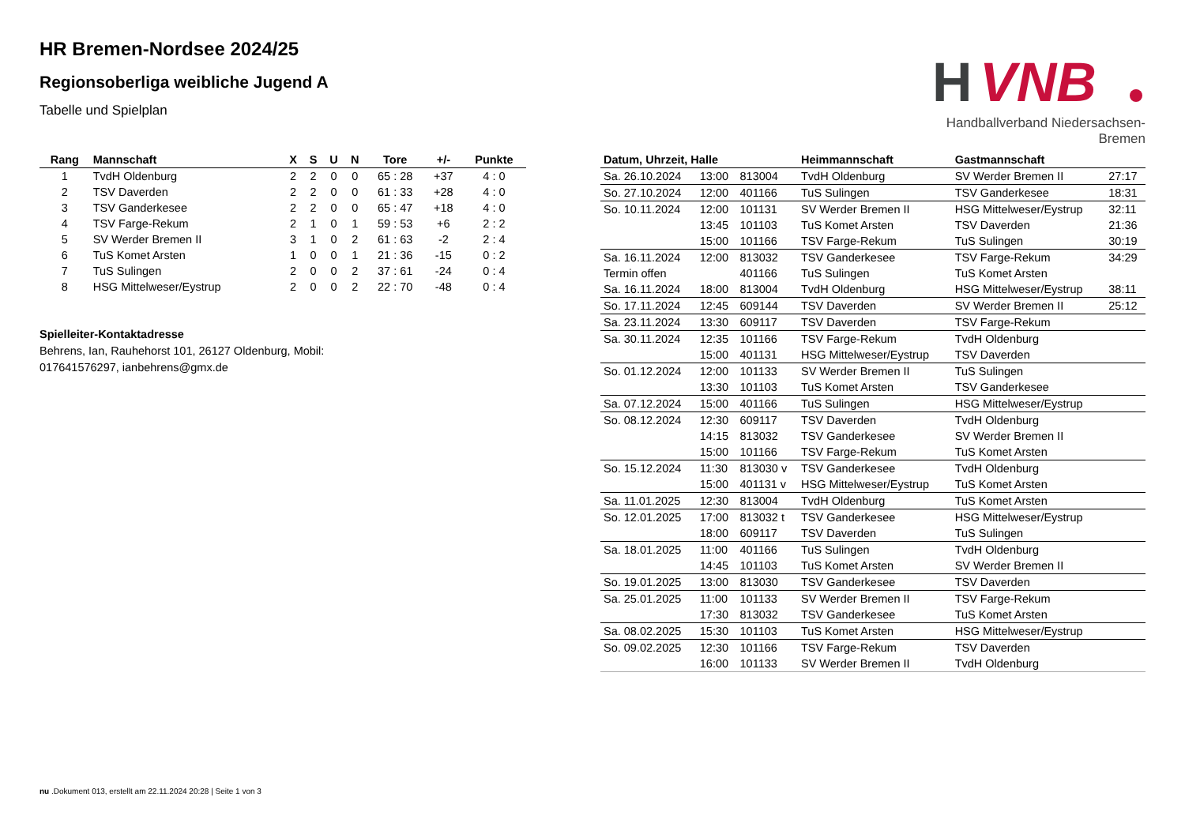HR Bremen-Nordsee 2024/25
Regionsoberliga weibliche Jugend A
Tabelle und Spielplan
H
VNB
Handballverband Niedersachsen-Bremen
| Rang | Mannschaft | X | S | U | N | Tore | +/- | Punkte |
| --- | --- | --- | --- | --- | --- | --- | --- | --- |
| 1 | TvdH Oldenburg | 2 | 2 | 0 | 0 | 65 : 28 | +37 | 4 : 0 |
| 2 | TSV Daverden | 2 | 2 | 0 | 0 | 61 : 33 | +28 | 4 : 0 |
| 3 | TSV Ganderkesee | 2 | 2 | 0 | 0 | 65 : 47 | +18 | 4 : 0 |
| 4 | TSV Farge-Rekum | 2 | 1 | 0 | 1 | 59 : 53 | +6 | 2 : 2 |
| 5 | SV Werder Bremen II | 3 | 1 | 0 | 2 | 61 : 63 | -2 | 2 : 4 |
| 6 | TuS Komet Arsten | 1 | 0 | 0 | 1 | 21 : 36 | -15 | 0 : 2 |
| 7 | TuS Sulingen | 2 | 0 | 0 | 2 | 37 : 61 | -24 | 0 : 4 |
| 8 | HSG Mittelweser/Eystrup | 2 | 0 | 0 | 2 | 22 : 70 | -48 | 0 : 4 |
Spielleiter-Kontaktadresse
Behrens, Ian, Rauhehorst 101, 26127 Oldenburg, Mobil: 017641576297, ianbehrens@gmx.de
| Datum, Uhrzeit, Halle | | | Heimmannschaft | Gastmannschaft | |
| --- | --- | --- | --- | --- | --- |
| Sa. 26.10.2024 | 13:00 | 813004 | TvdH Oldenburg | SV Werder Bremen II | 27:17 |
| So. 27.10.2024 | 12:00 | 401166 | TuS Sulingen | TSV Ganderkesee | 18:31 |
| So. 10.11.2024 | 12:00 | 101131 | SV Werder Bremen II | HSG Mittelweser/Eystrup | 32:11 |
| | 13:45 | 101103 | TuS Komet Arsten | TSV Daverden | 21:36 |
| | 15:00 | 101166 | TSV Farge-Rekum | TuS Sulingen | 30:19 |
| Sa. 16.11.2024 | 12:00 | 813032 | TSV Ganderkesee | TSV Farge-Rekum | 34:29 |
| Termin offen | | 401166 | TuS Sulingen | TuS Komet Arsten | |
| Sa. 16.11.2024 | 18:00 | 813004 | TvdH Oldenburg | HSG Mittelweser/Eystrup | 38:11 |
| So. 17.11.2024 | 12:45 | 609144 | TSV Daverden | SV Werder Bremen II | 25:12 |
| Sa. 23.11.2024 | 13:30 | 609117 | TSV Daverden | TSV Farge-Rekum | |
| Sa. 30.11.2024 | 12:35 | 101166 | TSV Farge-Rekum | TvdH Oldenburg | |
| | 15:00 | 401131 | HSG Mittelweser/Eystrup | TSV Daverden | |
| So. 01.12.2024 | 12:00 | 101133 | SV Werder Bremen II | TuS Sulingen | |
| | 13:30 | 101103 | TuS Komet Arsten | TSV Ganderkesee | |
| Sa. 07.12.2024 | 15:00 | 401166 | TuS Sulingen | HSG Mittelweser/Eystrup | |
| So. 08.12.2024 | 12:30 | 609117 | TSV Daverden | TvdH Oldenburg | |
| | 14:15 | 813032 | TSV Ganderkesee | SV Werder Bremen II | |
| | 15:00 | 101166 | TSV Farge-Rekum | TuS Komet Arsten | |
| So. 15.12.2024 | 11:30 | 813030 v | TSV Ganderkesee | TvdH Oldenburg | |
| | 15:00 | 401131 v | HSG Mittelweser/Eystrup | TuS Komet Arsten | |
| Sa. 11.01.2025 | 12:30 | 813004 | TvdH Oldenburg | TuS Komet Arsten | |
| So. 12.01.2025 | 17:00 | 813032 t | TSV Ganderkesee | HSG Mittelweser/Eystrup | |
| | 18:00 | 609117 | TSV Daverden | TuS Sulingen | |
| Sa. 18.01.2025 | 11:00 | 401166 | TuS Sulingen | TvdH Oldenburg | |
| | 14:45 | 101103 | TuS Komet Arsten | SV Werder Bremen II | |
| So. 19.01.2025 | 13:00 | 813030 | TSV Ganderkesee | TSV Daverden | |
| Sa. 25.01.2025 | 11:00 | 101133 | SV Werder Bremen II | TSV Farge-Rekum | |
| | 17:30 | 813032 | TSV Ganderkesee | TuS Komet Arsten | |
| Sa. 08.02.2025 | 15:30 | 101103 | TuS Komet Arsten | HSG Mittelweser/Eystrup | |
| So. 09.02.2025 | 12:30 | 101166 | TSV Farge-Rekum | TSV Daverden | |
| | 16:00 | 101133 | SV Werder Bremen II | TvdH Oldenburg | |
nu .Dokument 013, erstellt am 22.11.2024 20:28 | Seite 1 von 3